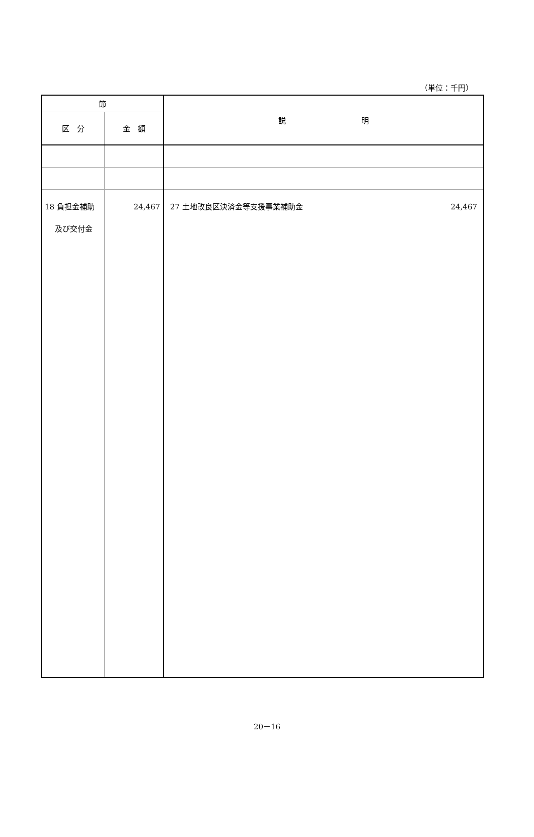（単位：千円）
| 節 | | 説 明 |
| --- | --- | --- |
| 区 分 | 金 額 | |
| 18 負担金補助 及び交付金 | 24,467 | 27 土地改良区決済金等支援事業補助金 24,467 |
20－16